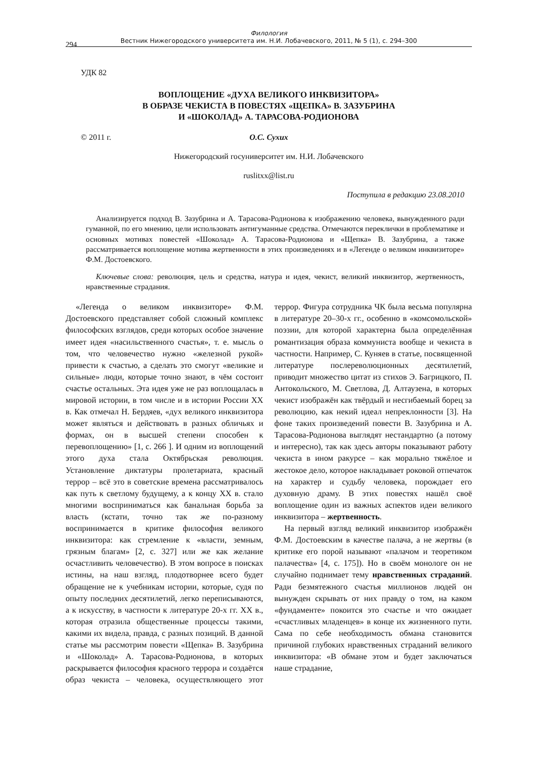Филология
Вестник Нижегородского университета им. Н.И. Лобачевского, 2011, № 5 (1), с. 294–300
294
УДК 82
ВОПЛОЩЕНИЕ «ДУХА ВЕЛИКОГО ИНКВИЗИТОРА»
В ОБРАЗЕ ЧЕКИСТА В ПОВЕСТЯХ «ЩЕПКА» В. ЗАЗУБРИНА
И «ШОКОЛАД» А. ТАРАСОВА-РОДИОНОВА
© 2011 г. О.С. Сухих
Нижегородский госуниверситет им. Н.И. Лобачевского
ruslitxx@list.ru
Поступила в редакцию 23.08.2010
Анализируется подход В. Зазубрина и А. Тарасова-Родионова к изображению человека, вынужденного ради гуманной, по его мнению, цели использовать антигуманные средства. Отмечаются переклички в проблематике и основных мотивах повестей «Шоколад» А. Тарасова-Родионова и «Щепка» В. Зазубрина, а также рассматривается воплощение мотива жертвенности в этих произведениях и в «Легенде о великом инквизиторе» Ф.М. Достоевского.
Ключевые слова: революция, цель и средства, натура и идея, чекист, великий инквизитор, жертвенность, нравственные страдания.
«Легенда о великом инквизиторе» Ф.М. Достоевского представляет собой сложный комплекс философских взглядов, среди которых особое значение имеет идея «насильственного счастья», т. е. мысль о том, что человечество нужно «железной рукой» привести к счастью, а сделать это смогут «великие и сильные» люди, которые точно знают, в чём состоит счастье остальных. Эта идея уже не раз воплощалась в мировой истории, в том числе и в истории России XX в. Как отмечал Н. Бердяев, «дух великого инквизитора может являться и действовать в разных обличьях и формах, он в высшей степени способен к перевоплощению» [1, с. 266 ]. И одним из воплощений этого духа стала Октябрьская революция. Установление диктатуры пролетариата, красный террор – всё это в советские времена рассматривалось как путь к светлому будущему, а к концу XX в. стало многими восприниматься как банальная борьба за власть (кстати, точно так же по-разному воспринимается в критике философия великого инквизитора: как стремление к «власти, земным, грязным благам» [2, с. 327] или же как желание осчастливить человечество). В этом вопросе в поисках истины, на наш взгляд, плодотворнее всего будет обращение не к учебникам истории, которые, судя по опыту последних десятилетий, легко переписываются, а к искусству, в частности к литературе 20-х гг. XX в., которая отразила общественные процессы такими, какими их видела, правда, с разных позиций. В данной статье мы рассмотрим повести «Щепка» В. Зазубрина и «Шоколад» А. Тарасова-Родионова, в которых раскрывается философия красного террора и создаётся образ чекиста – человека, осуществляющего этот террор. Фигура сотрудника ЧК была весьма популярна в литературе 20–30-х гг., особенно в «комсомольской» поэзии, для которой характерна была определённая романтизация образа коммуниста вообще и чекиста в частности. Например, С. Куняев в статье, посвященной литературе послереволюционных десятилетий, приводит множество цитат из стихов Э. Багрицкого, П. Антокольского, М. Светлова, Д. Алтаузена, в которых чекист изображён как твёрдый и несгибаемый борец за революцию, как некий идеал непреклонности [3]. На фоне таких произведений повести В. Зазубрина и А. Тарасова-Родионова выглядят нестандартно (а потому и интересно), так как здесь авторы показывают работу чекиста в ином ракурсе – как морально тяжёлое и жестокое дело, которое накладывает роковой отпечаток на характер и судьбу человека, порождает его духовную драму. В этих повестях нашёл своё воплощение один из важных аспектов идеи великого инквизитора – жертвенность.
На первый взгляд великий инквизитор изображён Ф.М. Достоевским в качестве палача, а не жертвы (в критике его порой называют «палачом и теоретиком палачества» [4, с. 175]). Но в своём монологе он не случайно поднимает тему нравственных страданий. Ради безмятежного счастья миллионов людей он вынужден скрывать от них правду о том, на каком «фундаменте» покоится это счастье и что ожидает «счастливых младенцев» в конце их жизненного пути. Сама по себе необходимость обмана становится причиной глубоких нравственных страданий великого инквизитора: «В обмане этом и будет заключаться наше страдание,